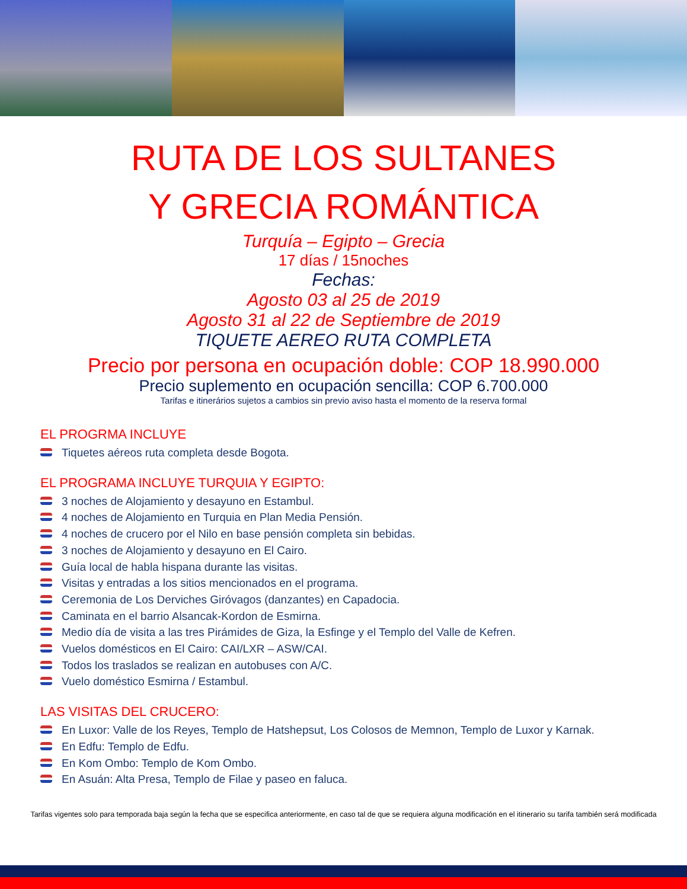RUTA DE LOS SULTANES
Y GRECIA ROMÁNTICA
Turquía – Egipto – Grecia
17 días / 15noches
Fechas:
Agosto 03 al 25 de 2019
Agosto 31 al 22 de Septiembre de 2019
TIQUETE AEREO RUTA COMPLETA
Precio por persona en ocupación doble: COP 18.990.000
Precio suplemento en ocupación sencilla: COP 6.700.000
Tarifas e itinerários sujetos a cambios sin previo aviso hasta el momento de la reserva formal
EL PROGRMA INCLUYE
Tiquetes aéreos ruta completa desde Bogota.
EL PROGRAMA INCLUYE TURQUIA Y EGIPTO:
3 noches de Alojamiento y desayuno en Estambul.
4 noches de Alojamiento en Turquia en Plan Media Pensión.
4 noches de crucero por el Nilo en base pensión completa sin bebidas.
3 noches de Alojamiento y desayuno en El Cairo.
Guía local de habla hispana durante las visitas.
Visitas y entradas a los sitios mencionados en el programa.
Ceremonia de Los Derviches Giróvagos (danzantes) en Capadocia.
Caminata en el barrio Alsancak-Kordon de Esmirna.
Medio día de visita a las tres Pirámides de Giza, la Esfinge y el Templo del Valle de Kefren.
Vuelos domésticos en El Cairo: CAI/LXR – ASW/CAI.
Todos los traslados se realizan en autobuses con A/C.
Vuelo doméstico Esmirna / Estambul.
LAS VISITAS DEL CRUCERO:
En Luxor: Valle de los Reyes, Templo de Hatshepsut, Los Colosos de Memnon, Templo de Luxor y Karnak.
En Edfu: Templo de Edfu.
En Kom Ombo: Templo de Kom Ombo.
En Asuán: Alta Presa, Templo de Filae y paseo en faluca.
Tarifas vigentes solo para temporada baja según la fecha que se especifica anteriormente, en caso tal de que se requiera alguna modificación en el itinerario su tarifa también será modificada